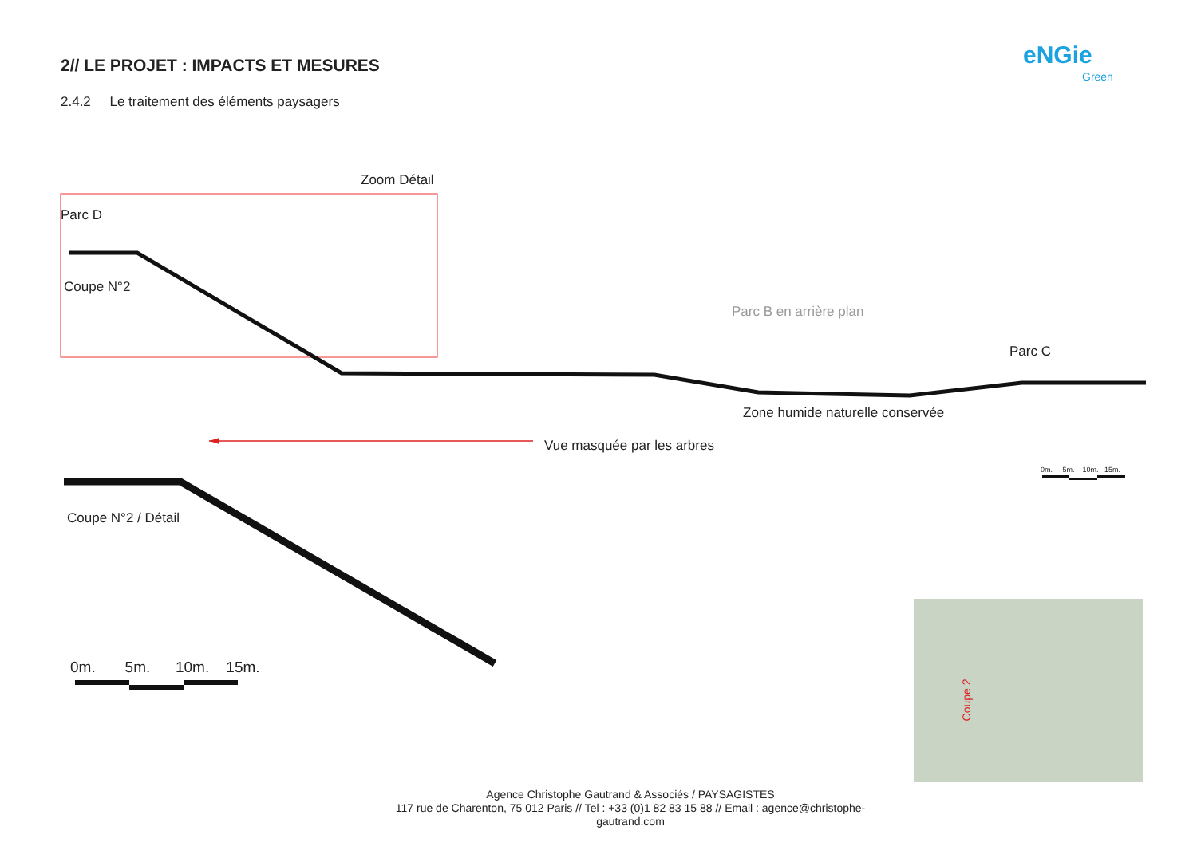2// LE PROJET : IMPACTS ET MESURES
2.4.2 Le traitement des éléments paysagers
eNGie
Green
Zoom Détail
Parc D
Coupe N°2
Parc B en arrière plan
Parc C
Zone humide naturelle conservée
Vue masquée par les arbres
0m. 5m. 10m. 15m.
Coupe N°2 / Détail
0m. 5m. 10m. 15m.
Coupe 2
Agence Christophe Gautrand & Associés / PAYSAGISTES
117 rue de Charenton, 75 012 Paris // Tel : +33 (0)1 82 83 15 88 // Email : agence@christophe-
gautrand.com